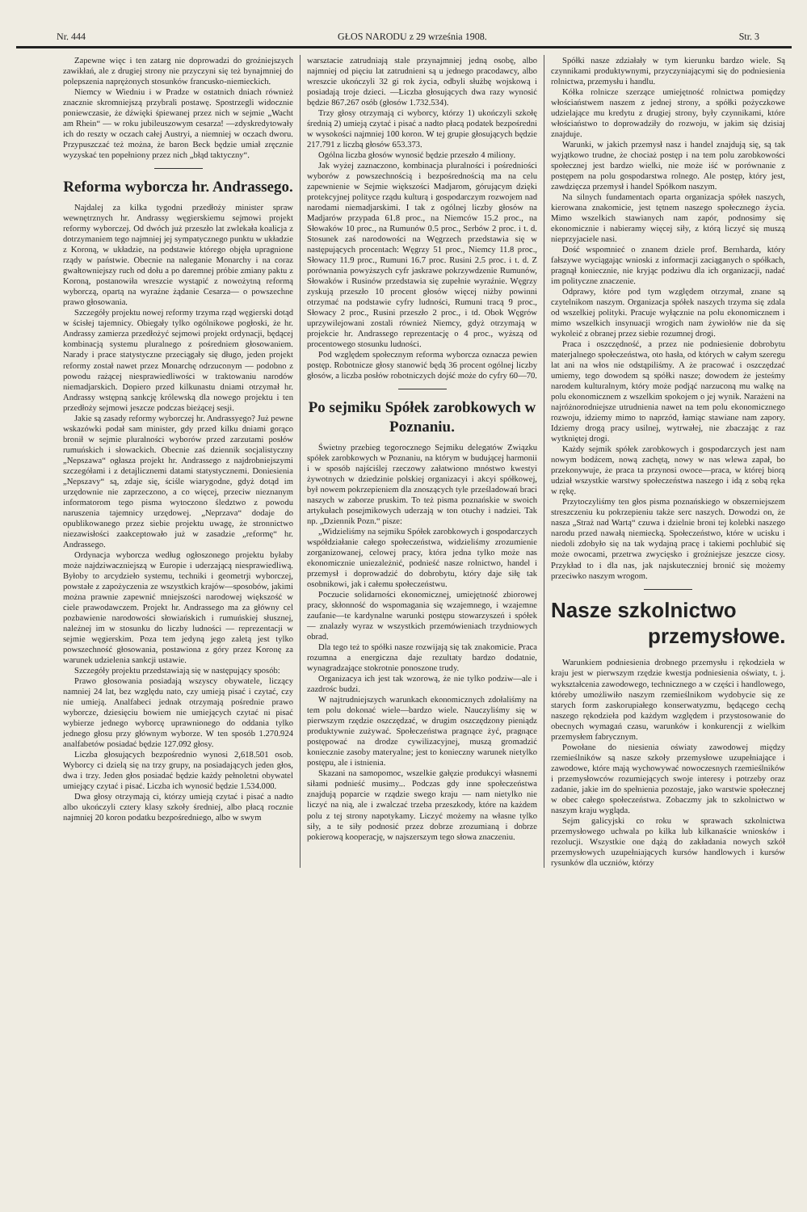Nr. 444 GŁOS NARODU z 29 września 1908. Str. 3
Zapewne więc i ten zatarg nie doprowadzi do groźniejszych zawikłań, ale z drugiej strony nie przyczyni się też bynajmniej do polepszenia naprężonych stosunków francusko-niemieckich.
Niemcy w Wiedniu i w Pradze w ostatnich dniach również znacznie skromniejszą przybrali postawę. Spostrzegli widocznie poniewczasie, że dźwięki śpiewanej przez nich w sejmie „Wacht am Rhein“ — w roku jubileuszowym cesarza! —zdyskredytowały ich do reszty w oczach całej Austryi, a niemniej w oczach dworu. Przypuszczać też można, że baron Beck będzie umiał zręcznie wyzyskać ten popełniony przez nich „błąd taktyczny“.
Reforma wyborcza hr. Andrassego.
Najdalej za kilka tygodni przedłoży minister spraw wewnętrznych hr. Andrassy węgierskiemu sejmowi projekt reformy wyborczej. Od dwóch już przeszło lat zwlekała koalicja z dotrzymaniem tego najmniej jej sympatycznego punktu w układzie z Koroną, w układzie, na podstawie którego objęła upragnione rządy w państwie. Obecnie na naleganie Monarchy i na coraz gwałtowniejszy ruch od dołu a po daremnej próbie zmiany paktu z Koroną, postanowiła wreszcie wystąpić z nowożytną reformą wyborczą, opartą na wyraźne żądanie Cesarza— o powszechne prawo głosowania.
Szczegóły projektu nowej reformy trzyma rząd węgierski dotąd w ścisłej tajemnicy. Obiegały tylko ogólnikowe pogłoski, że hr. Andrassy zamierza przedłożyć sejmowi projekt ordynacji, będącej kombinacją systemu pluralnego z pośredniem głosowaniem. Narady i prace statystyczne przeciągały się długo, jeden projekt reformy został nawet przez Monarchę odrzuconym — podobno z powodu rażącej niesprawiedliwości w traktowaniu narodów niemadjarskich. Dopiero przed kilkunastu dniami otrzymał hr. Andrassy wstępną sankcję królewską dla nowego projektu i ten przedłoży sejmowi jeszcze podczas bieżącej sesji.
Jakie są zasady reformy wyborczej hr. Andrassyego? Już pewne wskazówki podał sam minister, gdy przed kilku dniami gorąco bronił w sejmie pluralności wyborów przed zarzutami posłów rumuńskich i słowackich. Obecnie zaś dziennik socjalistyczny „Nepszawa“ ogłasza projekt hr. Andrassego z najdrobniejszymi szczegółami i z detajlicznemi datami statystycznemi. Doniesienia „Nepszavy“ są, zdaje się, ściśle wiarygodne, gdyż dotąd im urzędownie nie zaprzeczono, a co więcej, przeciw nieznanym informatorom tego pisma wytoczono śledztwo z powodu naruszenia tajemnicy urzędowej. „Neprzava“ dodaje do opublikowanego przez siebie projektu uwagę, że stronnictwo niezawisłości zaakceptowało już w zasadzie „reformę“ hr. Andrassego.
Ordynacja wyborcza według ogłoszonego projektu byłaby może najdziwaczniejszą w Europie i uderzającą niesprawiedliwą. Byłoby to arcydzieło systemu, techniki i geometrji wyborczej, powstałe z zapożyczenia ze wszystkich krajów—sposobów, jakimi można prawnie zapewnić mniejszości narodowej większość w ciele prawodawczem. Projekt hr. Andrassego ma za główny cel pozbawienie narodowości słowiańskich i rumuńskiej słusznej, należnej im w stosunku do liczby ludności — reprezentacji w sejmie węgierskim. Poza tem jedyną jego zaletą jest tylko powszechność głosowania, postawiona z góry przez Koronę za warunek udzielenia sankcji ustawie.
Szczegóły projektu przedstawiają się w następujący sposób:
Prawo głosowania posiadają wszyscy obywatele, liczący namniej 24 lat, bez względu nato, czy umieją pisać i czytać, czy nie umieją. Analfabeci jednak otrzymają pośrednie prawo wyborcze, dziesięciu bowiem nie umiejących czytać ni pisać wybierze jednego wyborcę uprawnionego do oddania tylko jednego głosu przy głównym wyborze. W ten sposób 1.270.924 analfabetów posiadać będzie 127.092 głosy.
Liczba głosujących bezpośrednio wynosi 2,618.501 osob. Wyborcy ci dzielą się na trzy grupy, na posiadających jeden głos, dwa i trzy. Jeden głos posiadać będzie każdy pełnoletni obywatel umiejący czytać i pisać. Liczba ich wynosić będzie 1.534.000.
Dwa głosy otrzymają ci, którzy umieją czytać i pisać a nadto albo ukończyli cztery klasy szkoły średniej, albo płacą rocznie najmniej 20 koron podatku bezpośredniego, albo w swym
warsztacie zatrudniają stale przynajmniej jedną osobę, albo najmniej od pięciu lat zatrudnieni są u jednego pracodawcy, albo wreszcie ukończyli 32 gi rok życia, odbyli służbę wojskową i posiadają troje dzieci. —Liczba głosujących dwa razy wynosić będzie 867.267 osób (głosów 1.732.534).
Trzy głosy otrzymają ci wyborcy, którzy 1) ukończyli szkołę średnią 2) umieją czytać i pisać a nadto płacą podatek bezpośredni w wysokości najmniej 100 koron. W tej grupie głosujących będzie 217.791 z liczbą głosów 653.373.
Ogólna liczba głosów wynosić będzie przeszło 4 miliony.
Jak wyżej zaznaczono, kombinacja pluralności i pośredniości wyborów z powszechnością i bezpośrednością ma na celu zapewnienie w Sejmie większości Madjarom, górującym dzięki protekcyjnej polityce rządu kulturą i gospodarczym rozwojem nad narodami niemadjarskimi. I tak z ogólnej liczby głosów na Madjarów przypada 61.8 proc., na Niemców 15.2 proc., na Słowaków 10 proc., na Rumunów 0.5 proc., Serbów 2 proc. i t. d. Stosunek zaś narodowości na Węgrzech przedstawia się w następujących procentach: Węgrzy 51 proc., Niemcy 11.8 proc., Słowacy 11.9 proc., Rumuni 16.7 proc. Rusini 2.5 proc. i t. d. Z porównania powyższych cyfr jaskrawe pokrzywdzenie Rumunów, Słowaków i Rusinów przedstawia się zupełnie wyraźnie. Węgrzy zyskują przeszło 10 procent głosów więcej niżby powinni otrzymać na podstawie cyfry ludności, Rumuni tracą 9 proc., Słowacy 2 proc., Rusini przeszło 2 proc., i td. Obok Węgrów uprzywilejowani zostali również Niemcy, gdyż otrzymają w projekcie hr. Andrassego reprezentację o 4 proc., wyższą od procentowego stosunku ludności.
Pod względem społecznym reforma wyborcza oznacza pewien postęp. Robotnicze głosy stanowić będą 36 procent ogólnej liczby głosów, a liczba posłów robotniczych dojść może do cyfry 60—70.
Po sejmiku Spółek zarobkowych w Poznaniu.
Świetny przebieg tegorocznego Sejmiku delegatów Związku spółek zarobkowych w Poznaniu, na którym w budującej harmonii i w sposób najściślej rzeczowy załatwiono mnóstwo kwestyi żywotnych w dziedzinie polskiej organizacyi i akcyi spółkowej, był nowem pokrzepieniem dla znoszących tyle prześladowań braci naszych w zaborze pruskim. To też pisma poznańskie w swoich artykułach posejmikowych uderzają w ton otuchy i nadziei. Tak np. „Dziennik Pozn.“ pisze:
„Widzieliśmy na sejmiku Spółek zarobkowych i gospodarczych współdziałanie całego społeczeństwa, widzieliśmy zrozumienie zorganizowanej, celowej pracy, która jedna tylko może nas ekonomicznie uniezależnić, podnieść nasze rolnictwo, handel i przemysł i doprowadzić do dobrobytu, który daje siłę tak osobnikowi, jak i całemu społeczeństwu.
Poczucie solidarności ekonomicznej, umiejętność zbiorowej pracy, skłonność do wspomagania się wzajemnego, i wzajemne zaufanie—te kardynalne warunki postępu stowarzyszeń i spółek — znalazły wyraz w wszystkich przemówieniach trzydniowych obrad.
Dla tego też to spółki nasze rozwijają się tak znakomicie. Praca rozumna a energiczna daje rezultaty bardzo dodatnie, wynagradzające stokrotnie ponoszone trudy.
Organizacya ich jest tak wzorową, że nie tylko podziw—ale i zazdrośc budzi.
W najtrudniejszych warunkach ekonomicznych zdołaliśmy na tem polu dokonać wiele—bardzo wiele. Nauczyliśmy się w pierwszym rzędzie oszczędzać, w drugim oszczędzony pieniądz produktywnie zużywać. Społeczeństwa pragnące żyć, pragnące postępować na drodze cywilizacyjnej, muszą gromadzić koniecznie zasoby materyalne; jest to konieczny warunek nietylko postępu, ale i istnienia.
Skazani na samopomoc, wszelkie gałęzie produkcyi własnemi siłami podnieść musimy... Podczas gdy inne społeczeństwa znajdują poparcie w rządzie swego kraju — nam nietylko nie liczyć na nią, ale i zwalczać trzeba przeszkody, które na każdem polu z tej strony napotykamy. Liczyć możemy na własne tylko siły, a te siły podnosić przez dobrze zrozumianą i dobrze pokierową kooperację, w najszerszym tego słowa znaczeniu.
Spółki nasze zdziałały w tym kierunku bardzo wiele. Są czynnikami produktywnymi, przyczyniającymi się do podniesienia rolnictwa, przemysłu i handlu.
Kółka rolnicze szerzące umiejętność rolnictwa pomiędzy włościaństwem naszem z jednej strony, a spółki pożyczkowe udzielające mu kredytu z drugiej strony, były czynnikami, które włościaństwo to doprowadziły do rozwoju, w jakim się dzisiaj znajduje.
Warunki, w jakich przemysł nasz i handel znajdują się, są tak wyjątkowo trudne, że chociaż postęp i na tem polu zarobkowości społecznej jest bardzo wielki, nie może iść w porównanie z postępem na polu gospodarstwa rolnego. Ale postęp, który jest, zawdzięcza przemysł i handel Spółkom naszym.
Na silnych fundamentach oparta organizacja spółek naszych, kierowana znakomicie, jest tętnem naszego społecznego życia. Mimo wszelkich stawianych nam zapór, podnosimy się ekonomicznie i nabieramy więcej siły, z którą liczyć się muszą nieprzyjaciele nasi.
Dość wspomnieć o znanem dziele prof. Bernharda, który fałszywe wyciągając wnioski z informacji zaciąganych o spółkach, pragnął koniecznie, nie kryjąc podziwu dla ich organizacji, nadać im polityczne znaczenie.
Odprawy, które pod tym względem otrzymał, znane są czytelnikom naszym. Organizacja spółek naszych trzyma się zdala od wszelkiej polityki. Pracuje wyłącznie na polu ekonomicznem i mimo wszelkich insynuacji wrogich nam żywiołów nie da się wykoleić z obranej przez siebie rozumnej drogi.
Praca i oszczędność, a przez nie podniesienie dobrobytu materjalnego społeczeństwa, oto hasła, od których w całym szeregu lat ani na włos nie odstąpiliśmy. A że pracować i oszczędzać umiemy, tego dowodem są spółki nasze; dowodem że jesteśmy narodem kulturalnym, który może podjąć narzuconą mu walkę na polu ekonomicznem z wszelkim spokojem o jej wynik. Narażeni na najróżnorodniejsze utrudnienia nawet na tem polu ekonomicznego rozwoju, idziemy mimo to naprzód, łamiąc stawiane nam zapory. Idziemy drogą pracy usilnej, wytrwałej, nie zbaczając z raz wytkniętej drogi.
Każdy sejmik spółek zarobkowych i gospodarczych jest nam nowym bodźcem, nową zachętą, nowy w nas wlewa zapał, bo przekonywuje, że praca ta przynosi owoce—praca, w której biorą udział wszystkie warstwy społeczeństwa naszego i idą z sobą ręka w rękę.
Przytoczyliśmy ten głos pisma poznańskiego w obszerniejszem streszczeniu ku pokrzepieniu także serc naszych. Dowodzi on, że nasza „Straż nad Wartą“ czuwa i dzielnie broni tej kolebki naszego narodu przed nawałą niemiecką. Społeczeństwo, które w ucisku i niedoli zdobyło się na tak wydajną pracę i takiemi pochlubić się może owocami, przetrwa zwycięsko i groźniejsze jeszcze ciosy. Przykład to i dla nas, jak najskuteczniej bronić się możemy przeciwko naszym wrogom.
Nasze szkolnictwo
przemysłowe.
Warunkiem podniesienia drobnego przemysłu i rękodzieła w kraju jest w pierwszym rzędzie kwestja podniesienia oświaty, t. j. wykształcenia zawodowego, technicznego a w części i handlowego, któreby umożliwiło naszym rzemieślnikom wydobycie się ze starych form zaskorupiałego konserwatyzmu, będącego cechą naszego rękodzieła pod każdym względem i przystosowanie do obecnych wymagań czasu, warunków i konkurencji z wielkim przemysłem fabrycznym.
Powołane do niesienia oświaty zawodowej między rzemieślników są nasze szkoły przemysłowe uzupełniające i zawodowe, które mają wychowywać nowoczesnych rzemieślników i przemysłowców rozumiejących swoje interesy i potrzeby oraz zadanie, jakie im do spełnienia pozostaje, jako warstwie społecznej w obec całego społeczeństwa. Zobaczmy jak to szkolnictwo w naszym kraju wygląda.
Sejm galicyjski co roku w sprawach szkolnictwa przemysłowego uchwala po kilka lub kilkanaście wniosków i rezolucji. Wszystkie one dążą do zakładania nowych szkół przemysłowych uzupełniających kursów handlowych i kursów rysunków dla uczniów, którzy